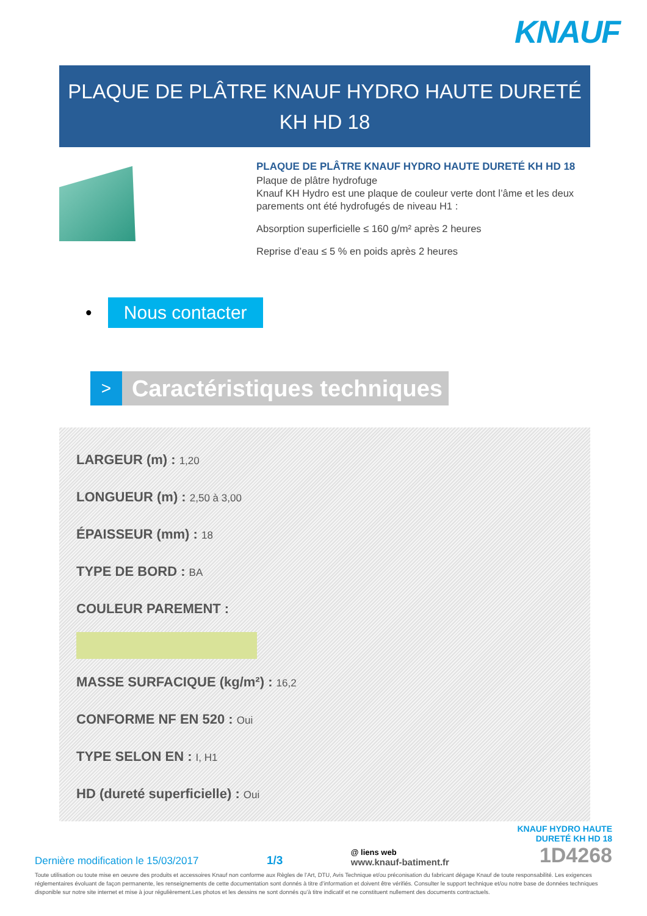KNAUF
PLAQUE DE PLÂTRE KNAUF HYDRO HAUTE DURETÉ KH HD 18
PLAQUE DE PLÂTRE KNAUF HYDRO HAUTE DURETÉ KH HD 18
Plaque de plâtre hydrofuge
Knauf KH Hydro est une plaque de couleur verte dont l’âme et les deux parements ont été hydrofugés de niveau H1 :
Absorption superficielle ≤ 160 g/m² après 2 heures
Reprise d’eau ≤ 5 % en poids après 2 heures
• Nous contacter
>
Caractéristiques techniques
LARGEUR (m) : 1,20
LONGUEUR (m) : 2,50 à 3,00
ÉPAISSEUR (mm) : 18
TYPE DE BORD : BA
COULEUR PAREMENT :
MASSE SURFACIQUE (kg/m²) : 16,2
CONFORME NF EN 520 : Oui
TYPE SELON EN : I, H1
HD (dureté superficielle) : Oui
Dernière modification le 15/03/2017
1/3
@ liens web
www.knauf-batiment.fr
KNAUF HYDRO HAUTE
DURETÉ KH HD 18
1D4268
Toute utilisation ou toute mise en oeuvre des produits et accessoires Knauf non conforme aux Règles de l’Art, DTU, Avis Technique et/ou préconisation du fabricant dégage Knauf de toute responsabilité. Les exigences réglementaires évoluant de façon permanente, les renseignements de cette documentation sont donnés à titre d’information et doivent être vérifiés. Consulter le support technique et/ou notre base de données techniques disponible sur notre site internet et mise à jour régulièrement.Les photos et les dessins ne sont donnés qu’à titre indicatif et ne constituent nullement des documents contractuels.